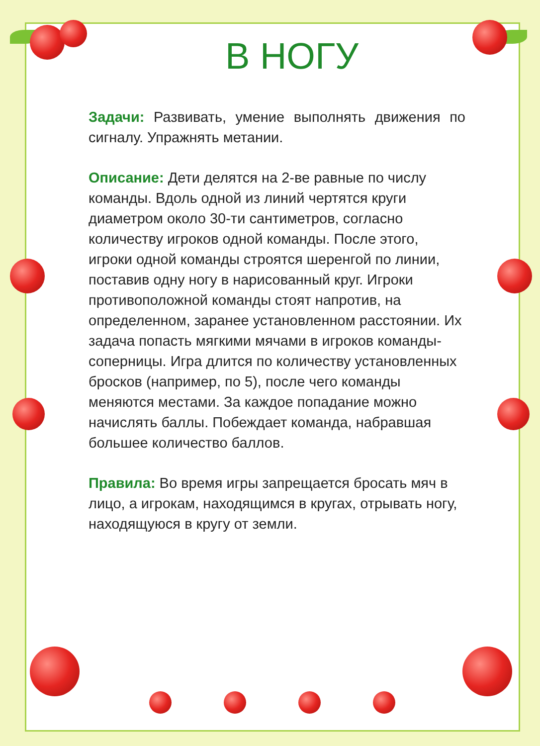В НОГУ
Задачи: Развивать, умение выполнять движения по сигналу. Упражнять метании.
Описание: Дети делятся на 2-ве равные по числу команды. Вдоль одной из линий чертятся круги диаметром около 30-ти сантиметров, согласно количеству игроков одной команды. После этого, игроки одной команды строятся шеренгой по линии, поставив одну ногу в нарисованный круг. Игроки противоположной команды стоят напротив, на определенном, заранее установленном расстоянии. Их задача попасть мягкими мячами в игроков команды-соперницы. Игра длится по количеству установленных бросков (например, по 5), после чего команды меняются местами. За каждое попадание можно начислять баллы. Побеждает команда, набравшая большее количество баллов.
Правила: Во время игры запрещается бросать мяч в лицо, а игрокам, находящимся в кругах, отрывать ногу, находящуюся в кругу от земли.